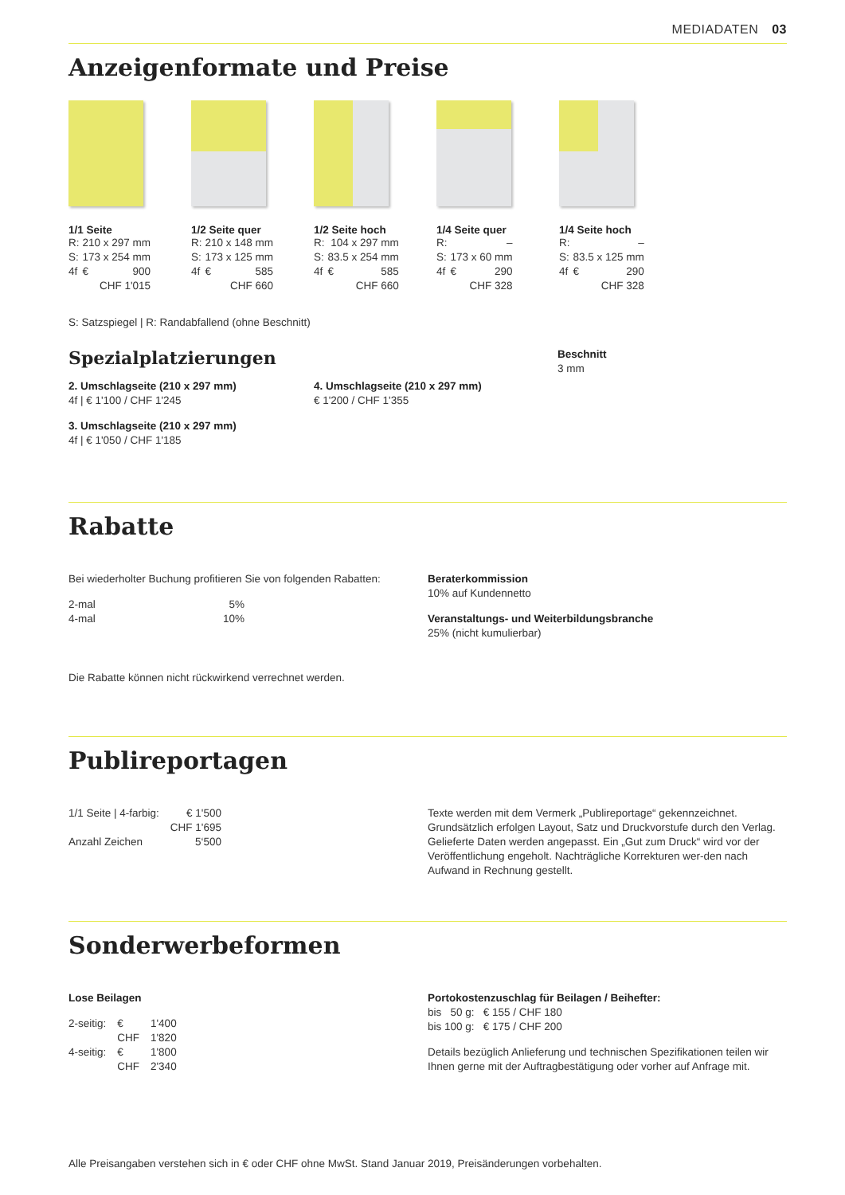MEDIADATEN 03
Anzeigenformate und Preise
1/1 Seite
| R: | 210 x 297 mm | |
| S: | 173 x 254 mm | |
| 4f | € | 900 |
| | CHF 1'015 | |
1/2 Seite quer
| R: | 210 x 148 mm | |
| S: | 173 x 125 mm | |
| 4f | € | 585 |
| | CHF 660 | |
1/2 Seite hoch
| R: | 104 x 297 mm | |
| S: | 83.5 x 254 mm | |
| 4f | € | 585 |
| | CHF 660 | |
1/4 Seite quer
| R: | – | |
| S: | 173 x 60 mm | |
| 4f | € | 290 |
| | CHF 328 | |
1/4 Seite hoch
| R: | – | |
| S: | 83.5 x 125 mm | |
| 4f | € | 290 |
| | CHF 328 | |
S: Satzspiegel | R: Randabfallend (ohne Beschnitt)
Spezialplatzierungen
2. Umschlagseite (210 x 297 mm)
4f | € 1'100 / CHF 1'245
3. Umschlagseite (210 x 297 mm)
4f | € 1'050 / CHF 1'185
4. Umschlagseite (210 x 297 mm)
€ 1'200 / CHF 1'355
Beschnitt
3 mm
Rabatte
Bei wiederholter Buchung profitieren Sie von folgenden Rabatten:
| 2-mal | 5% |
| 4-mal | 10% |
Die Rabatte können nicht rückwirkend verrechnet werden.
Beraterkommission
10% auf Kundennetto
Veranstaltungs- und Weiterbildungsbranche
25% (nicht kumulierbar)
Publireportagen
| 1/1 Seite / 4-farbig: | € 1'500 |
| | CHF 1'695 |
| Anzahl Zeichen | 5‘500 |
Texte werden mit dem Vermerk „Publireportage“ gekennzeichnet. Grundsätzlich erfolgen Layout, Satz und Druckvorstufe durch den Verlag. Gelieferte Daten werden angepasst. Ein „Gut zum Druck“ wird vor der Veröffentlichung engeholt. Nachträgliche Korrekturen wer-den nach Aufwand in Rechnung gestellt.
Sonderwerbeformen
Lose Beilagen
| 2-seitig: | € | 1'400 |
| | CHF | 1'820 |
| 4-seitig: | € | 1'800 |
| | CHF | 2'340 |
Portokostenzuschlag für Beilagen / Beihefter:
bis 50 g: € 155 / CHF 180
bis 100 g: € 175 / CHF 200
Details bezüglich Anlieferung und technischen Spezifikationen teilen wir Ihnen gerne mit der Auftragbestätigung oder vorher auf Anfrage mit.
Alle Preisangaben verstehen sich in € oder CHF ohne MwSt. Stand Januar 2019, Preisänderungen vorbehalten.